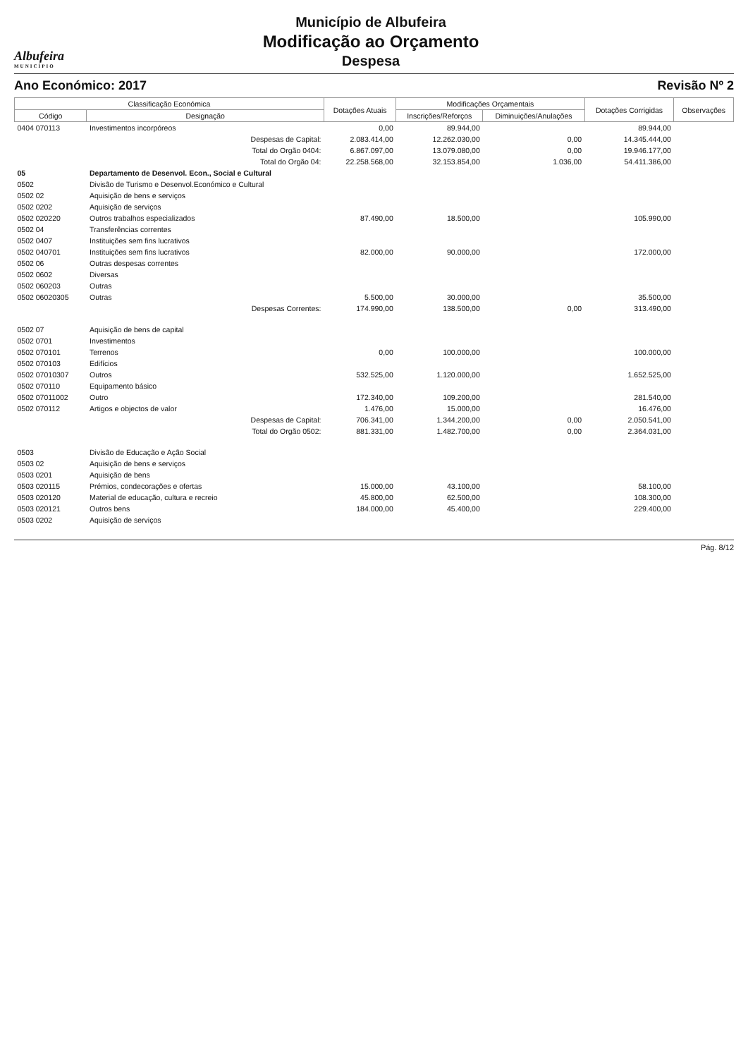Albufeira
MUNICÍPIO
Município de Albufeira
Modificação ao Orçamento
Despesa
Ano Económico: 2017 Revisão Nº 2
| Classificação Económica | | Dotações Atuais | Modificações Orçamentais | | Dotações Corrigidas | Observações |
| --- | --- | --- | --- | --- | --- | --- |
| Código | Designação | | Inscrições/Reforços | Diminuições/Anulações | | |
| 0404 070113 | Investimentos incorpóreos | 0,00 | 89.944,00 | | 89.944,00 | |
| | Despesas de Capital: | 2.083.414,00 | 12.262.030,00 | 0,00 | 14.345.444,00 | |
| | Total do Orgão 0404: | 6.867.097,00 | 13.079.080,00 | 0,00 | 19.946.177,00 | |
| | Total do Orgão 04: | 22.258.568,00 | 32.153.854,00 | 1.036,00 | 54.411.386,00 | |
| 05 | Departamento de Desenvol. Econ., Social e Cultural | | | | | |
| 0502 | Divisão de Turismo e Desenvol.Económico e Cultural | | | | | |
| 0502 02 | Aquisição de bens e serviços | | | | | |
| 0502 0202 | Aquisição de serviços | | | | | |
| 0502 020220 | Outros trabalhos especializados | 87.490,00 | 18.500,00 | | 105.990,00 | |
| 0502 04 | Transferências correntes | | | | | |
| 0502 0407 | Instituições sem fins lucrativos | | | | | |
| 0502 040701 | Instituições sem fins lucrativos | 82.000,00 | 90.000,00 | | 172.000,00 | |
| 0502 06 | Outras despesas correntes | | | | | |
| 0502 0602 | Diversas | | | | | |
| 0502 060203 | Outras | | | | | |
| 0502 06020305 | Outras | 5.500,00 | 30.000,00 | | 35.500,00 | |
| | Despesas Correntes: | 174.990,00 | 138.500,00 | 0,00 | 313.490,00 | |
| 0502 07 | Aquisição de bens de capital | | | | | |
| 0502 0701 | Investimentos | | | | | |
| 0502 070101 | Terrenos | 0,00 | 100.000,00 | | 100.000,00 | |
| 0502 070103 | Edifícios | | | | | |
| 0502 07010307 | Outros | 532.525,00 | 1.120.000,00 | | 1.652.525,00 | |
| 0502 070110 | Equipamento básico | | | | | |
| 0502 07011002 | Outro | 172.340,00 | 109.200,00 | | 281.540,00 | |
| 0502 070112 | Artigos e objectos de valor | 1.476,00 | 15.000,00 | | 16.476,00 | |
| | Despesas de Capital: | 706.341,00 | 1.344.200,00 | 0,00 | 2.050.541,00 | |
| | Total do Orgão 0502: | 881.331,00 | 1.482.700,00 | 0,00 | 2.364.031,00 | |
| 0503 | Divisão de Educação e Ação Social | | | | | |
| 0503 02 | Aquisição de bens e serviços | | | | | |
| 0503 0201 | Aquisição de bens | | | | | |
| 0503 020115 | Prémios, condecorações e ofertas | 15.000,00 | 43.100,00 | | 58.100,00 | |
| 0503 020120 | Material de educação, cultura e recreio | 45.800,00 | 62.500,00 | | 108.300,00 | |
| 0503 020121 | Outros bens | 184.000,00 | 45.400,00 | | 229.400,00 | |
| 0503 0202 | Aquisição de serviços | | | | | |
Pág. 8/12